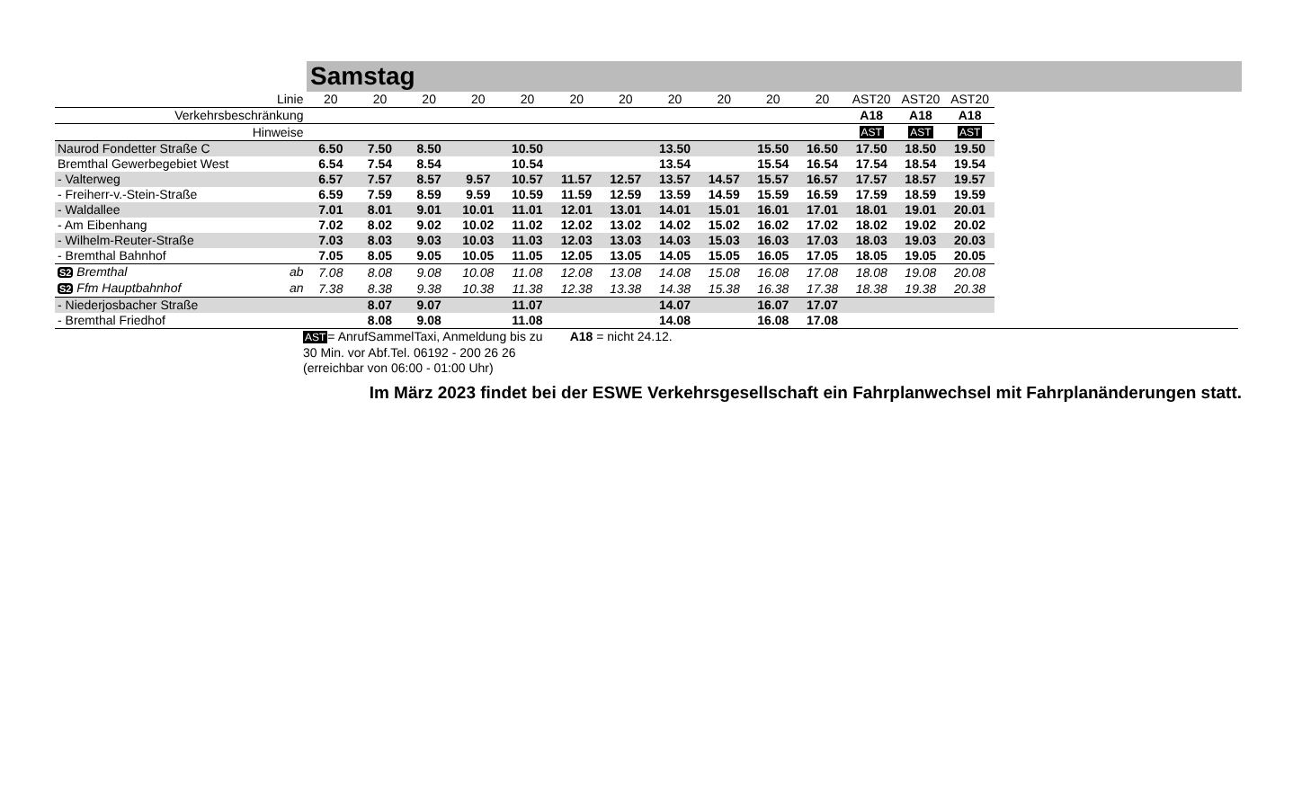Samstag
| Linie | 20 | 20 | 20 | 20 | 20 | 20 | 20 | 20 | 20 | 20 | 20 | AST20 | AST20 | AST20 |
| Verkehrsbeschränkung | | | | | | | | | | | | A18 | A18 | A18 |
| Hinweise | | | | | | | | | | | | AST | AST | AST |
| Naurod Fondetter Straße C | 6.50 | 7.50 | 8.50 | | 10.50 | | | 13.50 | | 15.50 | 16.50 | 17.50 | 18.50 | 19.50 |
| Bremthal Gewerbegebiet West | 6.54 | 7.54 | 8.54 | | 10.54 | | | 13.54 | | 15.54 | 16.54 | 17.54 | 18.54 | 19.54 |
| - Valterweg | 6.57 | 7.57 | 8.57 | 9.57 | 10.57 | 11.57 | 12.57 | 13.57 | 14.57 | 15.57 | 16.57 | 17.57 | 18.57 | 19.57 |
| - Freiherr-v.-Stein-Straße | 6.59 | 7.59 | 8.59 | 9.59 | 10.59 | 11.59 | 12.59 | 13.59 | 14.59 | 15.59 | 16.59 | 17.59 | 18.59 | 19.59 |
| - Waldallee | 7.01 | 8.01 | 9.01 | 10.01 | 11.01 | 12.01 | 13.01 | 14.01 | 15.01 | 16.01 | 17.01 | 18.01 | 19.01 | 20.01 |
| - Am Eibenhang | 7.02 | 8.02 | 9.02 | 10.02 | 11.02 | 12.02 | 13.02 | 14.02 | 15.02 | 16.02 | 17.02 | 18.02 | 19.02 | 20.02 |
| - Wilhelm-Reuter-Straße | 7.03 | 8.03 | 9.03 | 10.03 | 11.03 | 12.03 | 13.03 | 14.03 | 15.03 | 16.03 | 17.03 | 18.03 | 19.03 | 20.03 |
| - Bremthal Bahnhof | 7.05 | 8.05 | 9.05 | 10.05 | 11.05 | 12.05 | 13.05 | 14.05 | 15.05 | 16.05 | 17.05 | 18.05 | 19.05 | 20.05 |
| S2 Bremthal ab | 7.08 | 8.08 | 9.08 | 10.08 | 11.08 | 12.08 | 13.08 | 14.08 | 15.08 | 16.08 | 17.08 | 18.08 | 19.08 | 20.08 |
| S2 Ffm Hauptbahnhof an | 7.38 | 8.38 | 9.38 | 10.38 | 11.38 | 12.38 | 13.38 | 14.38 | 15.38 | 16.38 | 17.38 | 18.38 | 19.38 | 20.38 |
| - Niederjosbacher Straße | | 8.07 | 9.07 | | 11.07 | | | 14.07 | | 16.07 | 17.07 | | | |
| - Bremthal Friedhof | | 8.08 | 9.08 | | 11.08 | | | 14.08 | | 16.08 | 17.08 | | | |
AST= AnrufSammelTaxi, Anmeldung bis zu
30 Min. vor Abf.Tel. 06192 - 200 26 26
(erreichbar von 06:00 - 01:00 Uhr)
A18 = nicht 24.12.
Im März 2023 findet bei der ESWE Verkehrsgesellschaft ein Fahrplanwechsel mit Fahrplanänderungen statt.